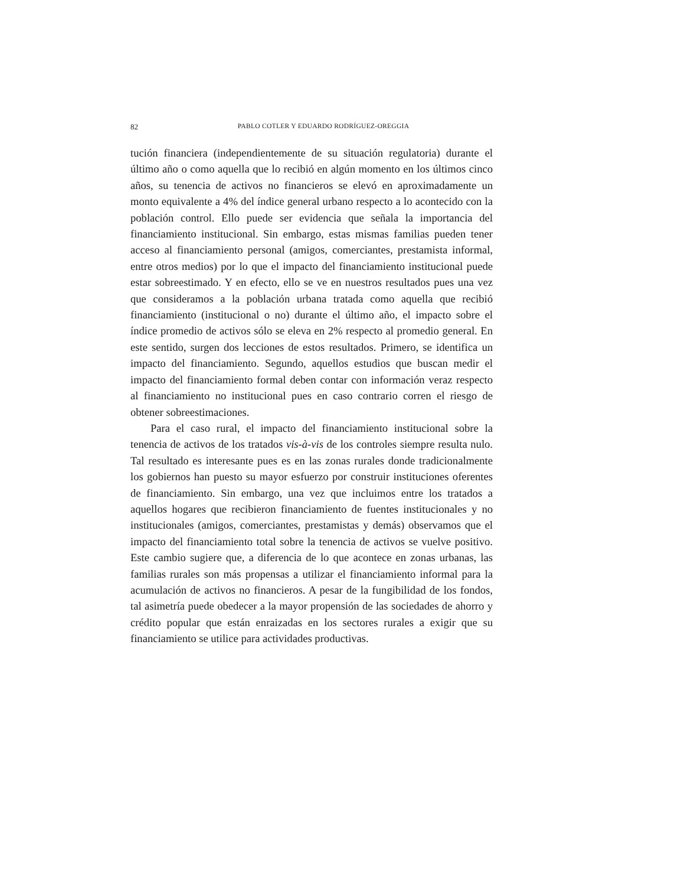82 PABLO COTLER Y EDUARDO RODRÍGUEZ-OREGGIA
tución financiera (independientemente de su situación regulatoria) durante el último año o como aquella que lo recibió en algún momento en los últimos cinco años, su tenencia de activos no financieros se elevó en aproximadamente un monto equivalente a 4% del índice general urbano respecto a lo acontecido con la población control. Ello puede ser evidencia que señala la importancia del financiamiento institucional. Sin embargo, estas mismas familias pueden tener acceso al financiamiento personal (amigos, comerciantes, prestamista informal, entre otros medios) por lo que el impacto del financiamiento institucional puede estar sobreestimado. Y en efecto, ello se ve en nuestros resultados pues una vez que consideramos a la población urbana tratada como aquella que recibió financiamiento (institucional o no) durante el último año, el impacto sobre el índice promedio de activos sólo se eleva en 2% respecto al promedio general. En este sentido, surgen dos lecciones de estos resultados. Primero, se identifica un impacto del financiamiento. Segundo, aquellos estudios que buscan medir el impacto del financiamiento formal deben contar con información veraz respecto al financiamiento no institucional pues en caso contrario corren el riesgo de obtener sobreestimaciones.
Para el caso rural, el impacto del financiamiento institucional sobre la tenencia de activos de los tratados vis-à-vis de los controles siempre resulta nulo. Tal resultado es interesante pues es en las zonas rurales donde tradicionalmente los gobiernos han puesto su mayor esfuerzo por construir instituciones oferentes de financiamiento. Sin embargo, una vez que incluimos entre los tratados a aquellos hogares que recibieron financiamiento de fuentes institucionales y no institucionales (amigos, comerciantes, prestamistas y demás) observamos que el impacto del financiamiento total sobre la tenencia de activos se vuelve positivo. Este cambio sugiere que, a diferencia de lo que acontece en zonas urbanas, las familias rurales son más propensas a utilizar el financiamiento informal para la acumulación de activos no financieros. A pesar de la fungibilidad de los fondos, tal asimetría puede obedecer a la mayor propensión de las sociedades de ahorro y crédito popular que están enraizadas en los sectores rurales a exigir que su financiamiento se utilice para actividades productivas.